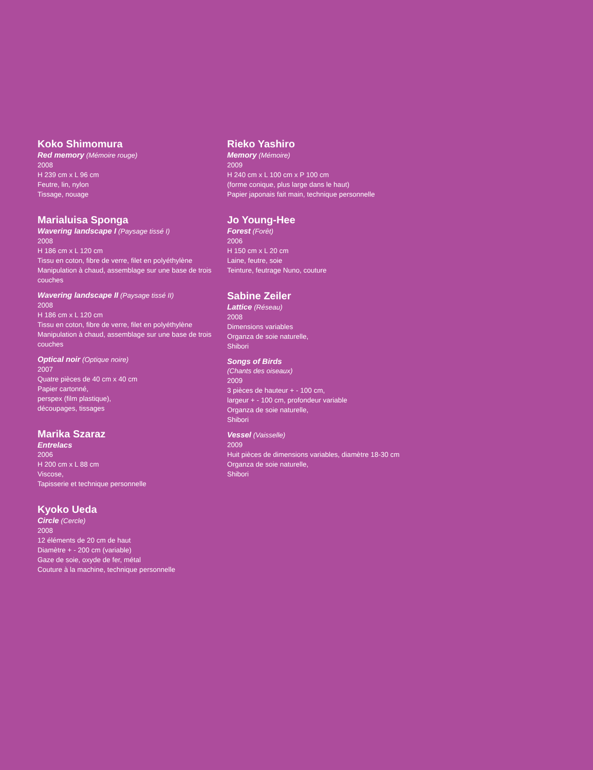Koko Shimomura
Red memory (Mémoire rouge)
2008
H 239 cm x L 96 cm
Feutre, lin, nylon
Tissage, nouage
Marialuisa Sponga
Wavering landscape I (Paysage tissé I)
2008
H 186 cm x L 120 cm
Tissu en coton, fibre de verre, filet en polyéthylène
Manipulation à chaud, assemblage sur une base de trois couches
Wavering landscape II (Paysage tissé II)
2008
H 186 cm x L 120 cm
Tissu en coton, fibre de verre, filet en polyéthylène
Manipulation à chaud, assemblage sur une base de trois couches
Optical noir (Optique noire)
2007
Quatre pièces de 40 cm x 40 cm
Papier cartonné,
perspex (film plastique),
découpages, tissages
Marika Szaraz
Entrelacs
2006
H 200 cm x L 88 cm
Viscose,
Tapisserie et technique personnelle
Kyoko Ueda
Circle (Cercle)
2008
12 éléments de 20 cm de haut
Diamètre + - 200 cm (variable)
Gaze de soie, oxyde de fer, métal
Couture à la machine, technique personnelle
Rieko Yashiro
Memory (Mémoire)
2009
H 240 cm x L 100 cm x P 100 cm
(forme conique, plus large dans le haut)
Papier japonais fait main, technique personnelle
Jo Young-Hee
Forest (Forêt)
2006
H 150 cm x L 20 cm
Laine, feutre, soie
Teinture, feutrage Nuno, couture
Sabine Zeiler
Lattice (Réseau)
2008
Dimensions variables
Organza de soie naturelle,
Shibori
Songs of Birds
(Chants des oiseaux)
2009
3 pièces de hauteur + - 100 cm,
largeur + - 100 cm, profondeur variable
Organza de soie naturelle,
Shibori
Vessel (Vaisselle)
2009
Huit pièces de dimensions variables, diamètre 18-30 cm
Organza de soie naturelle,
Shibori